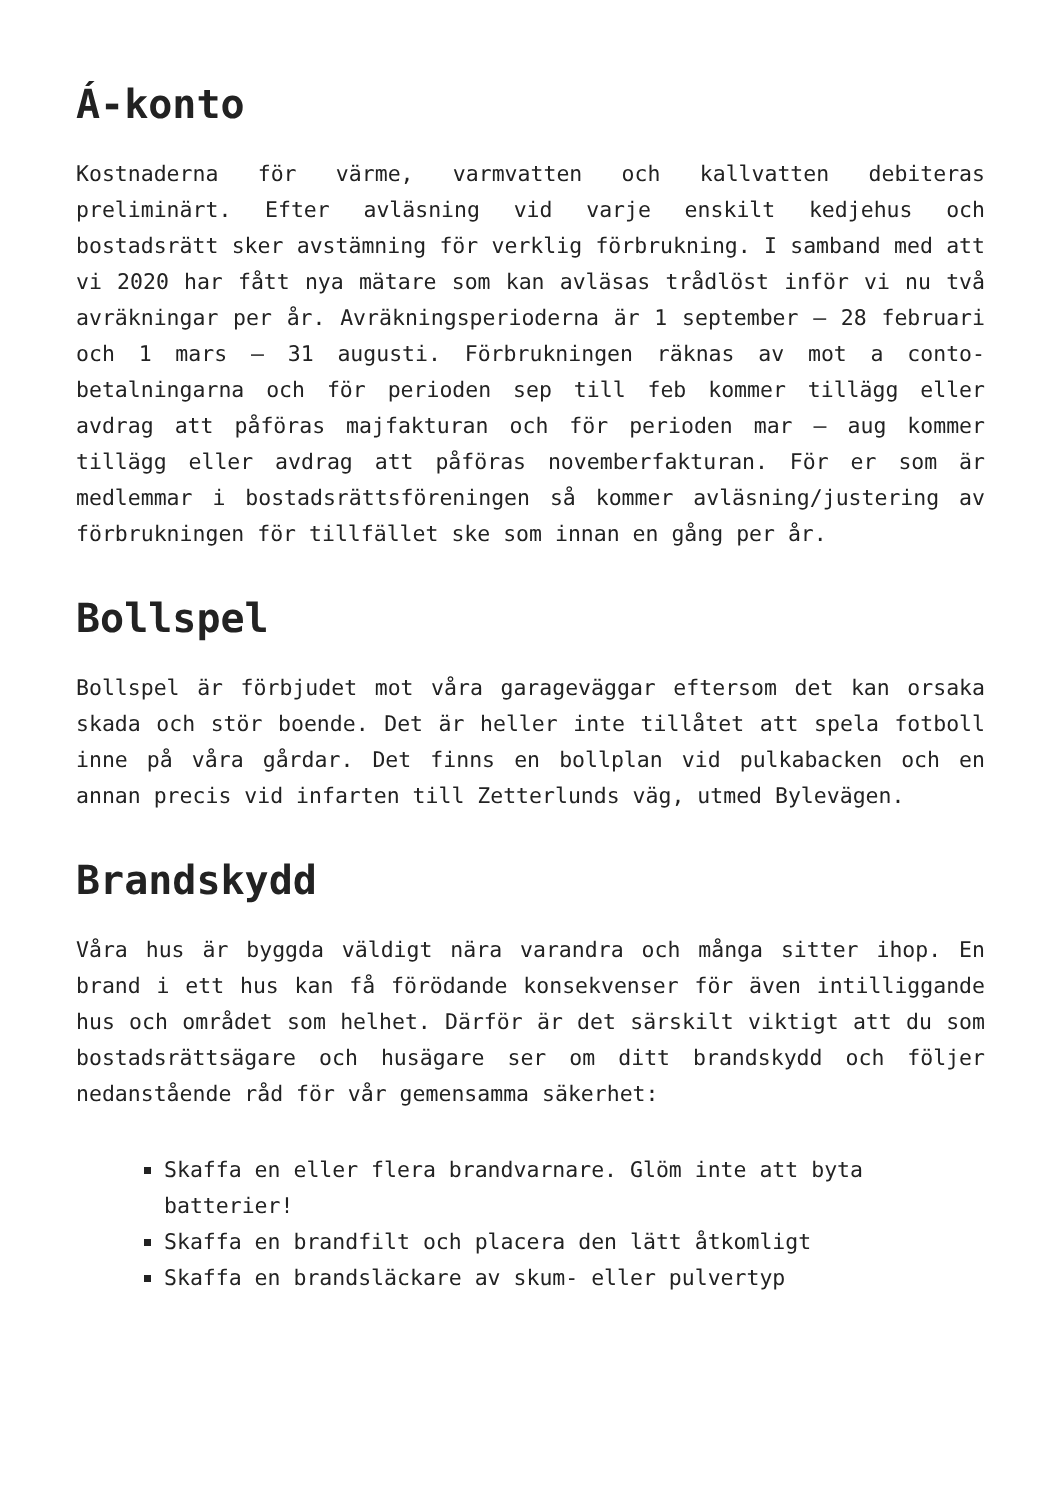Á-konto
Kostnaderna för värme, varmvatten och kallvatten debiteras preliminärt. Efter avläsning vid varje enskilt kedjehus och bostadsrätt sker avstämning för verklig förbrukning. I samband med att vi 2020 har fått nya mätare som kan avläsas trådlöst inför vi nu två avräkningar per år. Avräkningsperioderna är 1 september – 28 februari och 1 mars – 31 augusti. Förbrukningen räknas av mot a conto-betalningarna och för perioden sep till feb kommer tillägg eller avdrag att påföras majfakturan och för perioden mar – aug kommer tillägg eller avdrag att påföras novemberfakturan. För er som är medlemmar i bostadsrättsföreningen så kommer avläsning/justering av förbrukningen för tillfället ske som innan en gång per år.
Bollspel
Bollspel är förbjudet mot våra garageväggar eftersom det kan orsaka skada och stör boende. Det är heller inte tillåtet att spela fotboll inne på våra gårdar. Det finns en bollplan vid pulkabacken och en annan precis vid infarten till Zetterlunds väg, utmed Bylevägen.
Brandskydd
Våra hus är byggda väldigt nära varandra och många sitter ihop. En brand i ett hus kan få förödande konsekvenser för även intilliggande hus och området som helhet. Därför är det särskilt viktigt att du som bostadsrättsägare och husägare ser om ditt brandskydd och följer nedanstående råd för vår gemensamma säkerhet:
Skaffa en eller flera brandvarnare. Glöm inte att byta batterier!
Skaffa en brandfilt och placera den lätt åtkomligt
Skaffa en brandsläckare av skum- eller pulvertyp